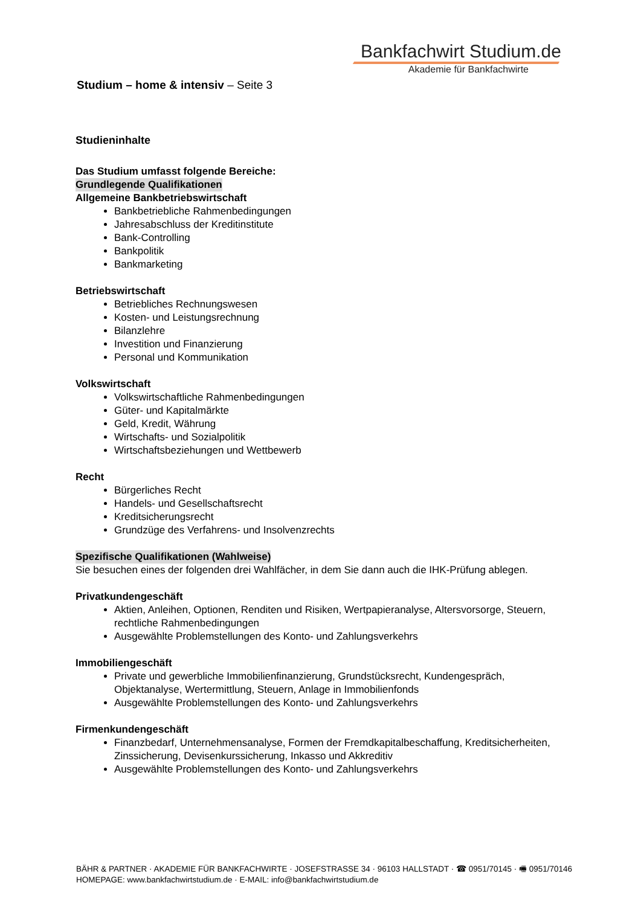Bankfachwirt Studium.de
Akademie für Bankfachwirte
Studium – home & intensiv – Seite 3
Studieninhalte
Das Studium umfasst folgende Bereiche:
Grundlegende Qualifikationen
Allgemeine Bankbetriebswirtschaft
Bankbetriebliche Rahmenbedingungen
Jahresabschluss der Kreditinstitute
Bank-Controlling
Bankpolitik
Bankmarketing
Betriebswirtschaft
Betriebliches Rechnungswesen
Kosten- und Leistungsrechnung
Bilanzlehre
Investition und Finanzierung
Personal und Kommunikation
Volkswirtschaft
Volkswirtschaftliche Rahmenbedingungen
Güter- und Kapitalmärkte
Geld, Kredit, Währung
Wirtschafts- und Sozialpolitik
Wirtschaftsbeziehungen und Wettbewerb
Recht
Bürgerliches Recht
Handels- und Gesellschaftsrecht
Kreditsicherungsrecht
Grundzüge des Verfahrens- und Insolvenzrechts
Spezifische Qualifikationen (Wahlweise)
Sie besuchen eines der folgenden drei Wahlfächer, in dem Sie dann auch die IHK-Prüfung ablegen.
Privatkundengeschäft
Aktien, Anleihen, Optionen, Renditen und Risiken, Wertpapieranalyse, Altersvorsorge, Steuern, rechtliche Rahmenbedingungen
Ausgewählte Problemstellungen des Konto- und Zahlungsverkehrs
Immobiliengeschäft
Private und gewerbliche Immobilienfinanzierung, Grundstücksrecht, Kundengespräch, Objektanalyse, Wertermittlung, Steuern, Anlage in Immobilienfonds
Ausgewählte Problemstellungen des Konto- und Zahlungsverkehrs
Firmenkundengeschäft
Finanzbedarf, Unternehmensanalyse, Formen der Fremdkapitalbeschaffung, Kreditsicherheiten, Zinssicherung, Devisenkurssicherung, Inkasso und Akkreditiv
Ausgewählte Problemstellungen des Konto- und Zahlungsverkehrs
BÄHR & PARTNER · AKADEMIE FÜR BANKFACHWIRTE · JOSEFSTRASSE 34 · 96103 HALLSTADT · ☎ 0951/70145 · 🖷 0951/70146
HOMEPAGE: www.bankfachwirtstudium.de · E-MAIL: info@bankfachwirtstudium.de